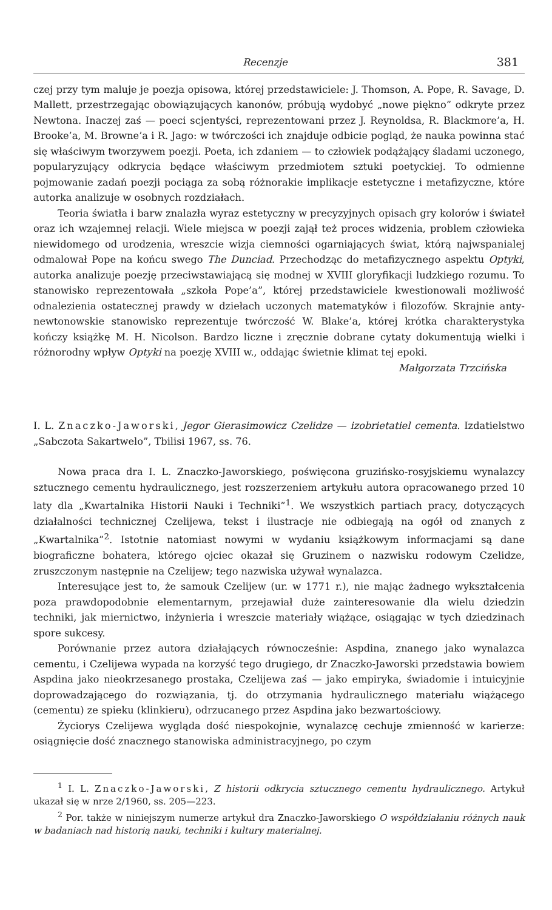Recenzje 381
czej przy tym maluje je poezja opisowa, której przedstawiciele: J. Thomson, A. Pope, R. Savage, D. Mallett, przestrzegając obowiązujących kanonów, próbują wydobyć „nowe piękno” odkryte przez Newtona. Inaczej zaś — poeci scjentyści, reprezentowani przez J. Reynoldsa, R. Blackmore’a, H. Brooke’a, M. Browne’a i R. Jago: w twórczości ich znajduje odbicie pogląd, że nauka powinna stać się właściwym tworzywem poezji. Poeta, ich zdaniem — to człowiek podążający śladami uczonego, popularyzujący odkrycia będące właściwym przedmiotem sztuki poetyckiej. To odmienne pojmowanie zadań poezji pociąga za sobą różnorakie implikacje estetyczne i metafizyczne, które autorka analizuje w osobnych rozdziałach.
Teoria światła i barw znalazła wyraz estetyczny w precyzyjnych opisach gry kolorów i świateł oraz ich wzajemnej relacji. Wiele miejsca w poezji zajął też proces widzenia, problem człowieka niewidomego od urodzenia, wreszcie wizja ciemności ogarniających świat, którą najwspanialej odmalował Pope na końcu swego The Dunciad. Przechodząc do metafizycznego aspektu Optyki, autorka analizuje poezję przeciwstawiającą się modnej w XVIII gloryfikacji ludzkiego rozumu. To stanowisko reprezentowała „szkoła Pope’a”, której przedstawiciele kwestionowali możliwość odnalezienia ostatecznej prawdy w dziełach uczonych matematyków i filozofów. Skrajnie anty-newtonowskie stanowisko reprezentuje twórczość W. Blake’a, której krótka charakterystyka kończy książkę M. H. Nicolson. Bardzo liczne i zręcznie dobrane cytaty dokumentują wielki i różnorodny wpływ Optyki na poezję XVIII w., oddając świetnie klimat tej epoki.
Małgorzata Trzcińska
I. L. Znaczko-Jaworski, Jegor Gierasimowicz Czelidze — izobrietatiel cementa. Izdatielstwo „Sabczota Sakartwelo”, Tbilisi 1967, ss. 76.
Nowa praca dra I. L. Znaczko-Jaworskiego, poświęcona gruzińsko-rosyjskiemu wynalazcy sztucznego cementu hydraulicznego, jest rozszerzeniem artykułu autora opracowanego przed 10 laty dla „Kwartalnika Historii Nauki i Techniki”<sup>1</sup>. We wszystkich partiach pracy, dotyczących działalności technicznej Czelijewa, tekst i ilustracje nie odbiegają na ogół od znanych z „Kwartalnika”<sup>2</sup>. Istotnie natomiast nowymi w wydaniu książkowym informacjami są dane biograficzne bohatera, którego ojciec okazał się Gruzinem o nazwisku rodowym Czelidze, zruszczonym następnie na Czelijew; tego nazwiska używał wynalazca.
Interesujące jest to, że samouk Czelijew (ur. w 1771 r.), nie mając żadnego wykształcenia poza prawdopodobnie elementarnym, przejawiał duże zainteresowanie dla wielu dziedzin techniki, jak miernictwo, inżynieria i wreszcie materiały wiążące, osiągając w tych dziedzinach spore sukcesy.
Porównanie przez autora działających równocześnie: Aspdina, znanego jako wynalazca cementu, i Czelijewa wypada na korzyść tego drugiego, dr Znaczko-Jaworski przedstawia bowiem Aspdina jako nieokrzesanego prostaka, Czelijewa zaś — jako empiryka, świadomie i intuicyjnie doprowadzającego do rozwiązania, tj. do otrzymania hydraulicznego materiału wiążącego (cementu) ze spieku (klinkieru), odrzucanego przez Aspdina jako bezwartościowy.
Życiorys Czelijewa wygląda dość niespokojnie, wynalazcę cechuje zmienność w karierze: osiągnięcie dość znacznego stanowiska administracyjnego, po czym
<sup>1</sup> I. L. Znaczko-Jaworski, Z historii odkrycia sztucznego cementu hydraulicznego. Artykuł ukazał się w nrze 2/1960, ss. 205—223.
<sup>2</sup> Por. także w niniejszym numerze artykuł dra Znaczko-Jaworskiego O współdziałaniu różnych nauk w badaniach nad historią nauki, techniki i kultury materialnej.